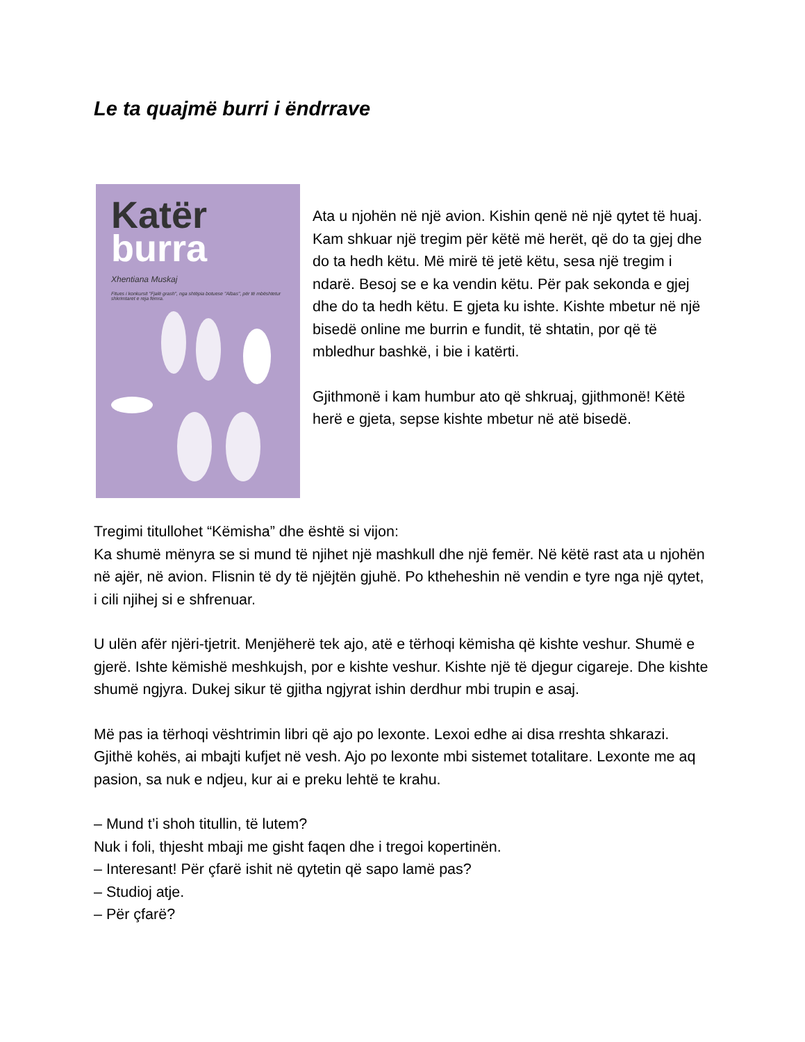Le ta quajmë burri i ëndrrave
Katër
burra
Xhentiana Muskaj
Fitues i konkursit "Fjalë grash", nga shtëpia botuese "Albas", për të mbështetur shkrimtaret e reja femra.
Ata u njohën në një avion. Kishin qenë në një qytet të huaj. Kam shkuar një tregim për këtë më herët, që do ta gjej dhe do ta hedh këtu. Më mirë të jetë këtu, sesa një tregim i ndarë. Besoj se e ka vendin këtu. Për pak sekonda e gjej dhe do ta hedh këtu. E gjeta ku ishte. Kishte mbetur në një bisedë online me burrin e fundit, të shtatin, por që të mbledhur bashkë, i bie i katërti.
Gjithmonë i kam humbur ato që shkruaj, gjithmonë! Këtë herë e gjeta, sepse kishte mbetur në atë bisedë.
Tregimi titullohet “Këmisha” dhe është si vijon:
Ka shumë mënyra se si mund të njihet një mashkull dhe një femër. Në këtë rast ata u njohën në ajër, në avion. Flisnin të dy të njëjtën gjuhë. Po ktheheshin në vendin e tyre nga një qytet, i cili njihej si e shfrenuar.
U ulën afër njëri-tjetrit. Menjëherë tek ajo, atë e tërhoqi këmisha që kishte veshur. Shumë e gjerë. Ishte këmishë meshkujsh, por e kishte veshur. Kishte një të djegur cigareje. Dhe kishte shumë ngjyra. Dukej sikur të gjitha ngjyrat ishin derdhur mbi trupin e asaj.
Më pas ia tërhoqi vështrimin libri që ajo po lexonte. Lexoi edhe ai disa rreshta shkarazi. Gjithë kohës, ai mbajti kufjet në vesh. Ajo po lexonte mbi sistemet totalitare. Lexonte me aq pasion, sa nuk e ndjeu, kur ai e preku lehtë te krahu.
– Mund t’i shoh titullin, të lutem?
Nuk i foli, thjesht mbaji me gisht faqen dhe i tregoi kopertinën.
– Interesant! Për çfarë ishit në qytetin që sapo lamë pas?
– Studioj atje.
– Për çfarë?